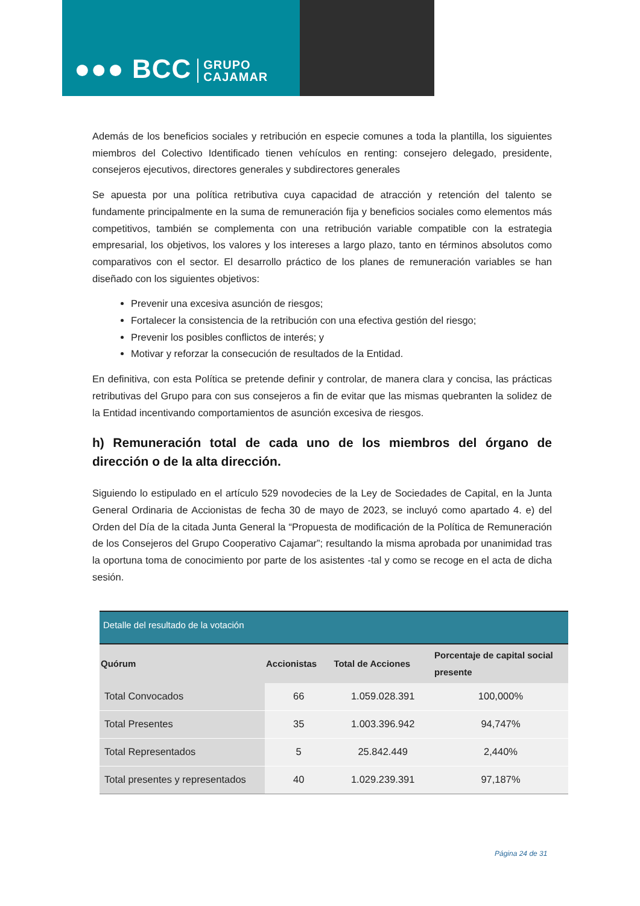●●● BCC GRUPO
CAJAMAR
Además de los beneficios sociales y retribución en especie comunes a toda la plantilla, los siguientes miembros del Colectivo Identificado tienen vehículos en renting: consejero delegado, presidente, consejeros ejecutivos, directores generales y subdirectores generales
Se apuesta por una política retributiva cuya capacidad de atracción y retención del talento se fundamente principalmente en la suma de remuneración fija y beneficios sociales como elementos más competitivos, también se complementa con una retribución variable compatible con la estrategia empresarial, los objetivos, los valores y los intereses a largo plazo, tanto en términos absolutos como comparativos con el sector. El desarrollo práctico de los planes de remuneración variables se han diseñado con los siguientes objetivos:
Prevenir una excesiva asunción de riesgos;
Fortalecer la consistencia de la retribución con una efectiva gestión del riesgo;
Prevenir los posibles conflictos de interés; y
Motivar y reforzar la consecución de resultados de la Entidad.
En definitiva, con esta Política se pretende definir y controlar, de manera clara y concisa, las prácticas retributivas del Grupo para con sus consejeros a fin de evitar que las mismas quebranten la solidez de la Entidad incentivando comportamientos de asunción excesiva de riesgos.
h) Remuneración total de cada uno de los miembros del órgano de dirección o de la alta dirección.
Siguiendo lo estipulado en el artículo 529 novodecies de la Ley de Sociedades de Capital, en la Junta General Ordinaria de Accionistas de fecha 30 de mayo de 2023, se incluyó como apartado 4. e) del Orden del Día de la citada Junta General la “Propuesta de modificación de la Política de Remuneración de los Consejeros del Grupo Cooperativo Cajamar”; resultando la misma aprobada por unanimidad tras la oportuna toma de conocimiento por parte de los asistentes -tal y como se recoge en el acta de dicha sesión.
| Detalle del resultado de la votación | | | |
| --- | --- | --- | --- |
| Quórum | Accionistas | Total de Acciones | Porcentaje de capital social presente |
| Total Convocados | 66 | 1.059.028.391 | 100,000% |
| Total Presentes | 35 | 1.003.396.942 | 94,747% |
| Total Representados | 5 | 25.842.449 | 2,440% |
| Total presentes y representados | 40 | 1.029.239.391 | 97,187% |
Página 24 de 31